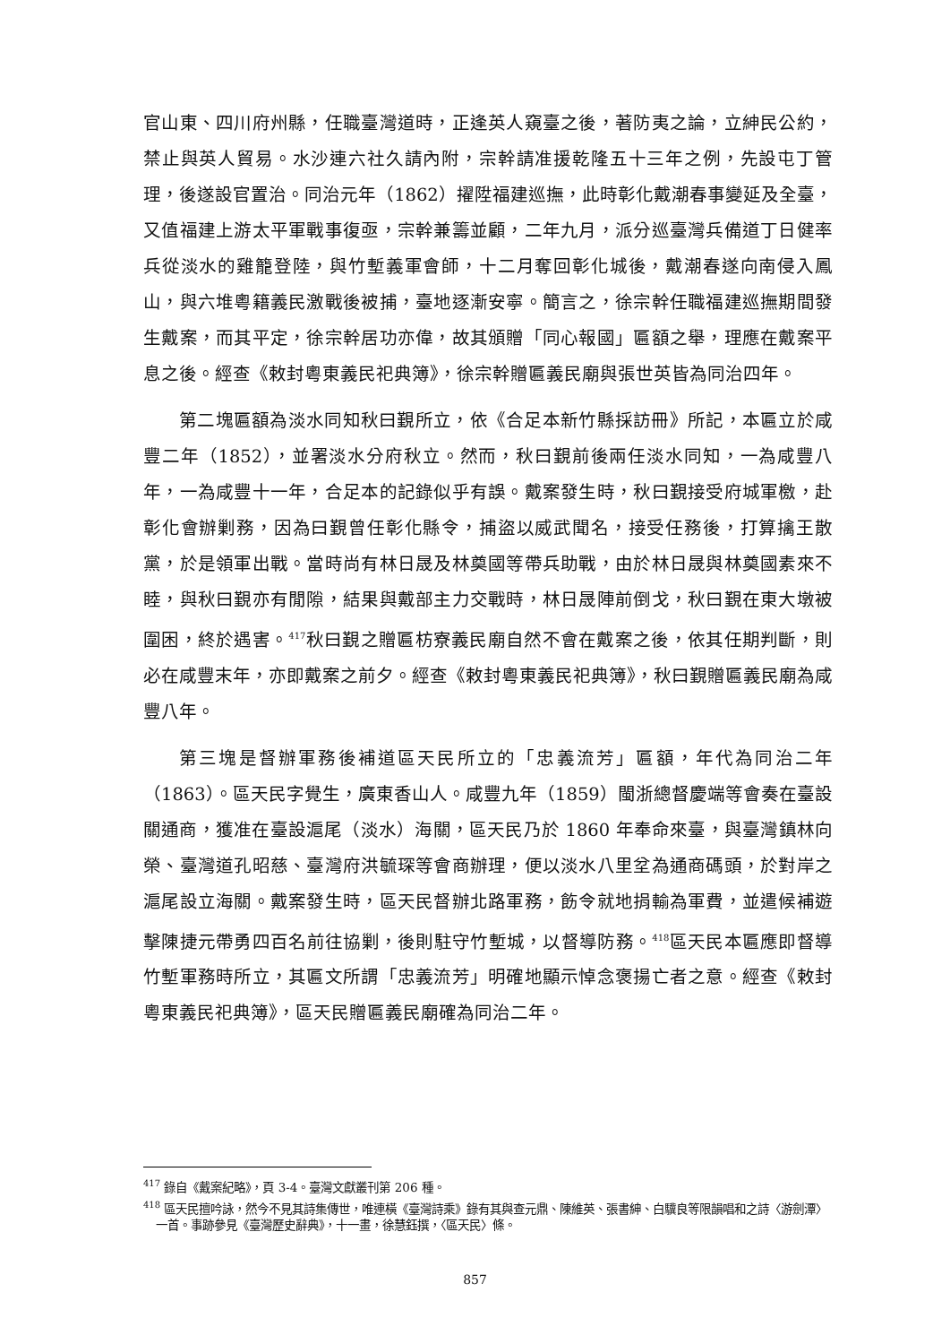官山東、四川府州縣，任職臺灣道時，正逢英人窺臺之後，著防夷之論，立紳民公約，禁止與英人貿易。水沙連六社久請內附，宗幹請准援乾隆五十三年之例，先設屯丁管理，後遂設官置治。同治元年（1862）擢陞福建巡撫，此時彰化戴潮春事變延及全臺，又值福建上游太平軍戰事復亟，宗幹兼籌並顧，二年九月，派分巡臺灣兵備道丁日健率兵從淡水的雞籠登陸，與竹塹義軍會師，十二月奪回彰化城後，戴潮春遂向南侵入鳳山，與六堆粵籍義民激戰後被捕，臺地逐漸安寧。簡言之，徐宗幹任職福建巡撫期間發生戴案，而其平定，徐宗幹居功亦偉，故其頒贈「同心報國」匾額之舉，理應在戴案平息之後。經查《敕封粵東義民祀典簿》，徐宗幹贈匾義民廟與張世英皆為同治四年。
第二塊匾額為淡水同知秋曰覲所立，依《合足本新竹縣採訪冊》所記，本匾立於咸豐二年（1852），並署淡水分府秋立。然而，秋曰覲前後兩任淡水同知，一為咸豐八年，一為咸豐十一年，合足本的記錄似乎有誤。戴案發生時，秋曰覲接受府城軍檄，赴彰化會辦剿務，因為曰覲曾任彰化縣令，捕盜以威武聞名，接受任務後，打算擒王散黨，於是領軍出戰。當時尚有林日晟及林奠國等帶兵助戰，由於林日晟與林奠國素來不睦，與秋曰覲亦有閒隙，結果與戴部主力交戰時，林日晟陣前倒戈，秋曰覲在東大墩被圍困，終於遇害。<sup>417</sup>秋曰覲之贈匾枋寮義民廟自然不會在戴案之後，依其任期判斷，則必在咸豐末年，亦即戴案之前夕。經查《敕封粵東義民祀典簿》，秋曰覲贈匾義民廟為咸豐八年。
第三塊是督辦軍務後補道區天民所立的「忠義流芳」匾額，年代為同治二年（1863）。區天民字覺生，廣東香山人。咸豐九年（1859）閩浙總督慶端等會奏在臺設關通商，獲准在臺設滬尾（淡水）海關，區天民乃於 1860 年奉命來臺，與臺灣鎮林向榮、臺灣道孔昭慈、臺灣府洪毓琛等會商辦理，便以淡水八里坌為通商碼頭，於對岸之滬尾設立海關。戴案發生時，區天民督辦北路軍務，飭令就地捐輸為軍費，並遣候補遊擊陳捷元帶勇四百名前往協剿，後則駐守竹塹城，以督導防務。<sup>418</sup>區天民本匾應即督導竹塹軍務時所立，其匾文所謂「忠義流芳」明確地顯示悼念褒揚亡者之意。經查《敕封粵東義民祀典簿》，區天民贈匾義民廟確為同治二年。
<sup>417</sup> 錄自《戴案紀略》，頁 3-4。臺灣文獻叢刊第 206 種。
<sup>418</sup> 區天民擅吟詠，然今不見其詩集傳世，唯連橫《臺灣詩乘》錄有其與查元鼎、陳維英、張書紳、白驥良等限韻唱和之詩〈游劍潭〉一首。事跡參見《臺灣歷史辭典》，十一畫，徐慧鈺撰，〈區天民〉條。
857